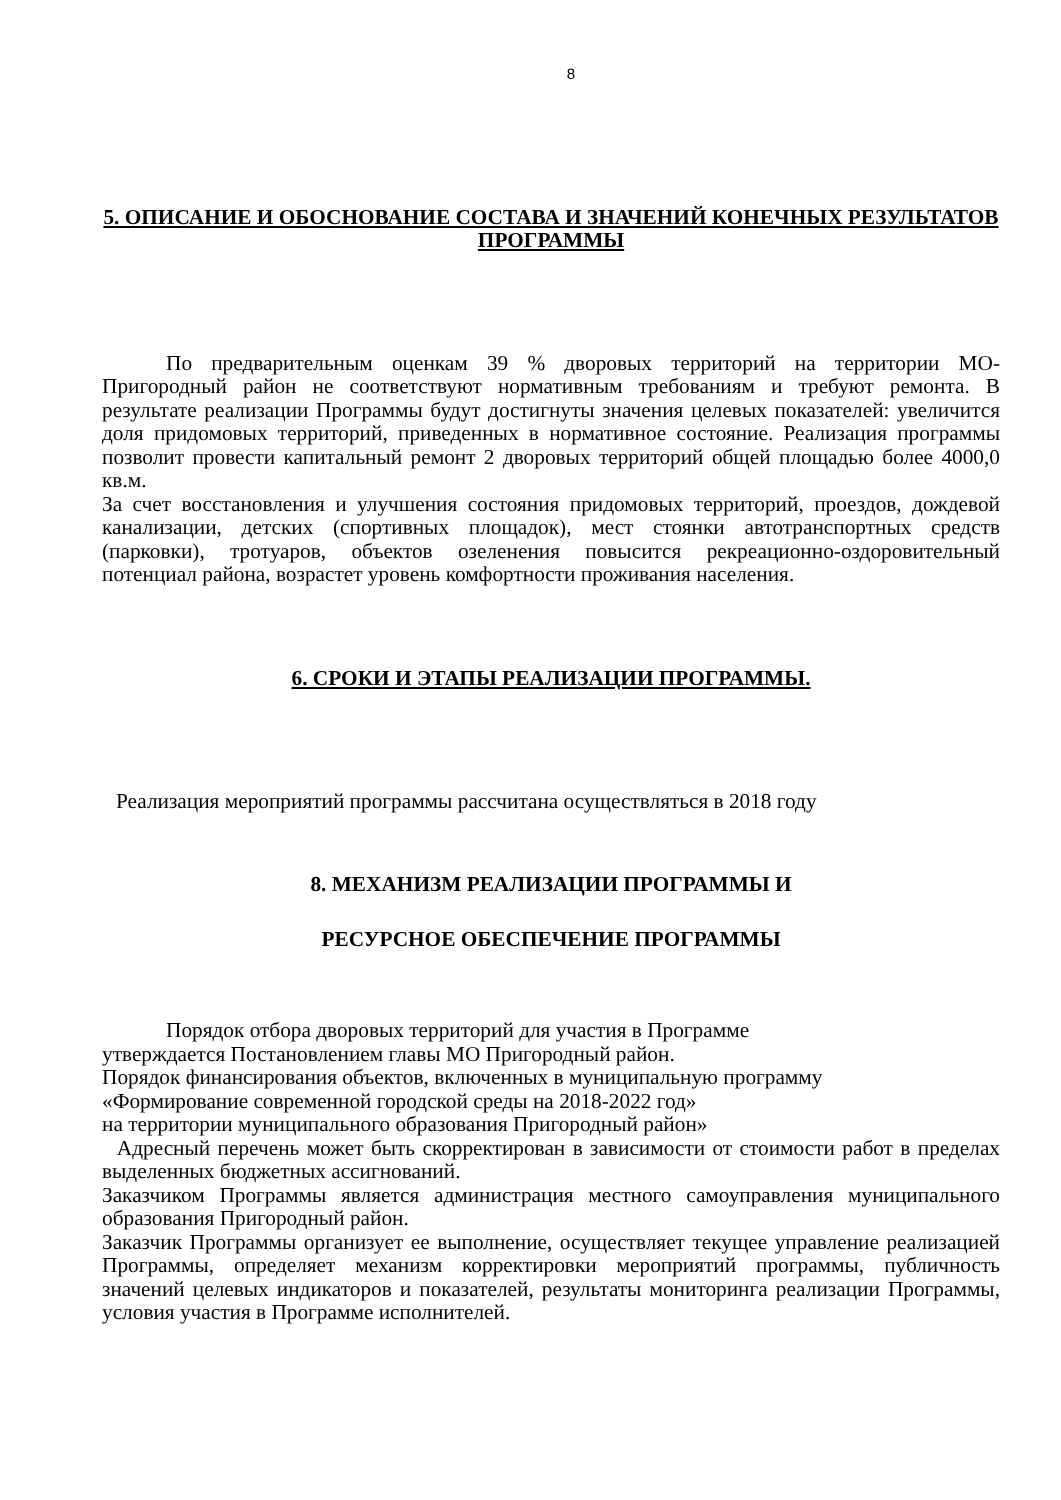8
5. ОПИСАНИЕ И ОБОСНОВАНИЕ СОСТАВА И ЗНАЧЕНИЙ КОНЕЧНЫХ РЕЗУЛЬТАТОВ ПРОГРАММЫ
По предварительным оценкам 39 % дворовых территорий на территории МО-Пригородный район не соответствуют нормативным требованиям и требуют ремонта. В результате реализации Программы будут достигнуты значения целевых показателей: увеличится доля придомовых территорий, приведенных в нормативное состояние. Реализация программы позволит провести капитальный ремонт 2 дворовых территорий общей площадью более 4000,0 кв.м.
За счет восстановления и улучшения состояния придомовых территорий, проездов, дождевой канализации, детских (спортивных площадок), мест стоянки автотранспортных средств (парковки), тротуаров, объектов озеленения повысится рекреационно-оздоровительный потенциал района, возрастет уровень комфортности проживания населения.
6. СРОКИ И ЭТАПЫ РЕАЛИЗАЦИИ ПРОГРАММЫ.
Реализация мероприятий программы рассчитана осуществляться в 2018 году
8. МЕХАНИЗМ РЕАЛИЗАЦИИ ПРОГРАММЫ И
РЕСУРСНОЕ ОБЕСПЕЧЕНИЕ ПРОГРАММЫ
Порядок отбора дворовых территорий для участия в Программе
утверждается Постановлением главы МО Пригородный район.
Порядок финансирования объектов, включенных в муниципальную программу
«Формирование современной городской среды на 2018-2022 год»
на территории муниципального образования Пригородный район»
Адресный перечень может быть скорректирован в зависимости от стоимости работ в пределах выделенных бюджетных ассигнований.
Заказчиком Программы является администрация местного самоуправления муниципального образования Пригородный район.
Заказчик Программы организует ее выполнение, осуществляет текущее управление реализацией Программы, определяет механизм корректировки мероприятий программы, публичность значений целевых индикаторов и показателей, результаты мониторинга реализации Программы, условия участия в Программе исполнителей.